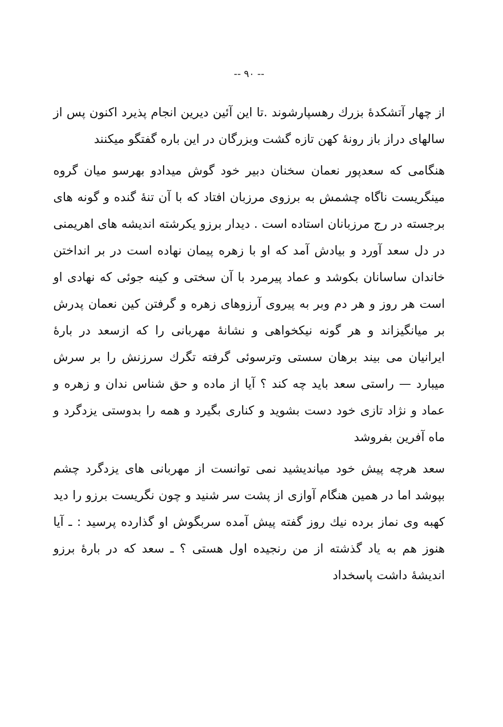-- ۹۰ --
از چهار آتشکدهٔ بزرك رهسپارشوند .تا این آئین دیرین انجام پذیرد اکنون پس از سالهای دراز باز رونهٔ کهن تازه گشت وبزرگان در این باره گفتگو میکنند
هنگامی که سعدپور نعمان سخنان دبیر خود گوش میدادو بهرسو میان گروه مینگریست ناگاه چشمش به برزوی مرزبان افتاد که با آن تنهٔ گنده و گونه های برجسته در رج مرزبانان استاده است . دیدار برزو یکرشته اندیشه های اهریمنی در دل سعد آورد و بیادش آمد که او با زهره پیمان نهاده است در بر انداختن خاندان ساسانان بکوشد و عماد پیرمرد با آن سختی و کینه جوئی که نهادی او است هر روز و هر دم وبر به پیروی آرزوهای زهره و گرفتن کین نعمان پدرش بر میانگیزاند و هر گونه نیکخواهی و نشانهٔ مهربانی را که ازسعد در بارهٔ ایرانیان می بیند برهان سستی وترسوئی گرفته تگرك سرزنش را بر سرش میبارد — راستی سعد باید چه کند ؟ آیا از ماده و حق شناس ندان و زهره و عماد و نژاد تازی خود دست بشوید و کناری بگیرد و همه را بدوستی یزدگرد و ماه آفرین بفروشد
سعد هرچه پیش خود میاندیشید نمی توانست از مهربانی های یزدگرد چشم بپوشد اما در همین هنگام آوازی از پشت سر شنید و چون نگریست برزو را دید کهبه وی نماز برده نیك روز گفته پیش آمده سربگوش او گذارده پرسید : ـ آیا هنوز هم به یاد گذشته از من رنجیده اول هستی ؟ ـ سعد که در بارهٔ برزو اندیشهٔ داشت پاسخداد